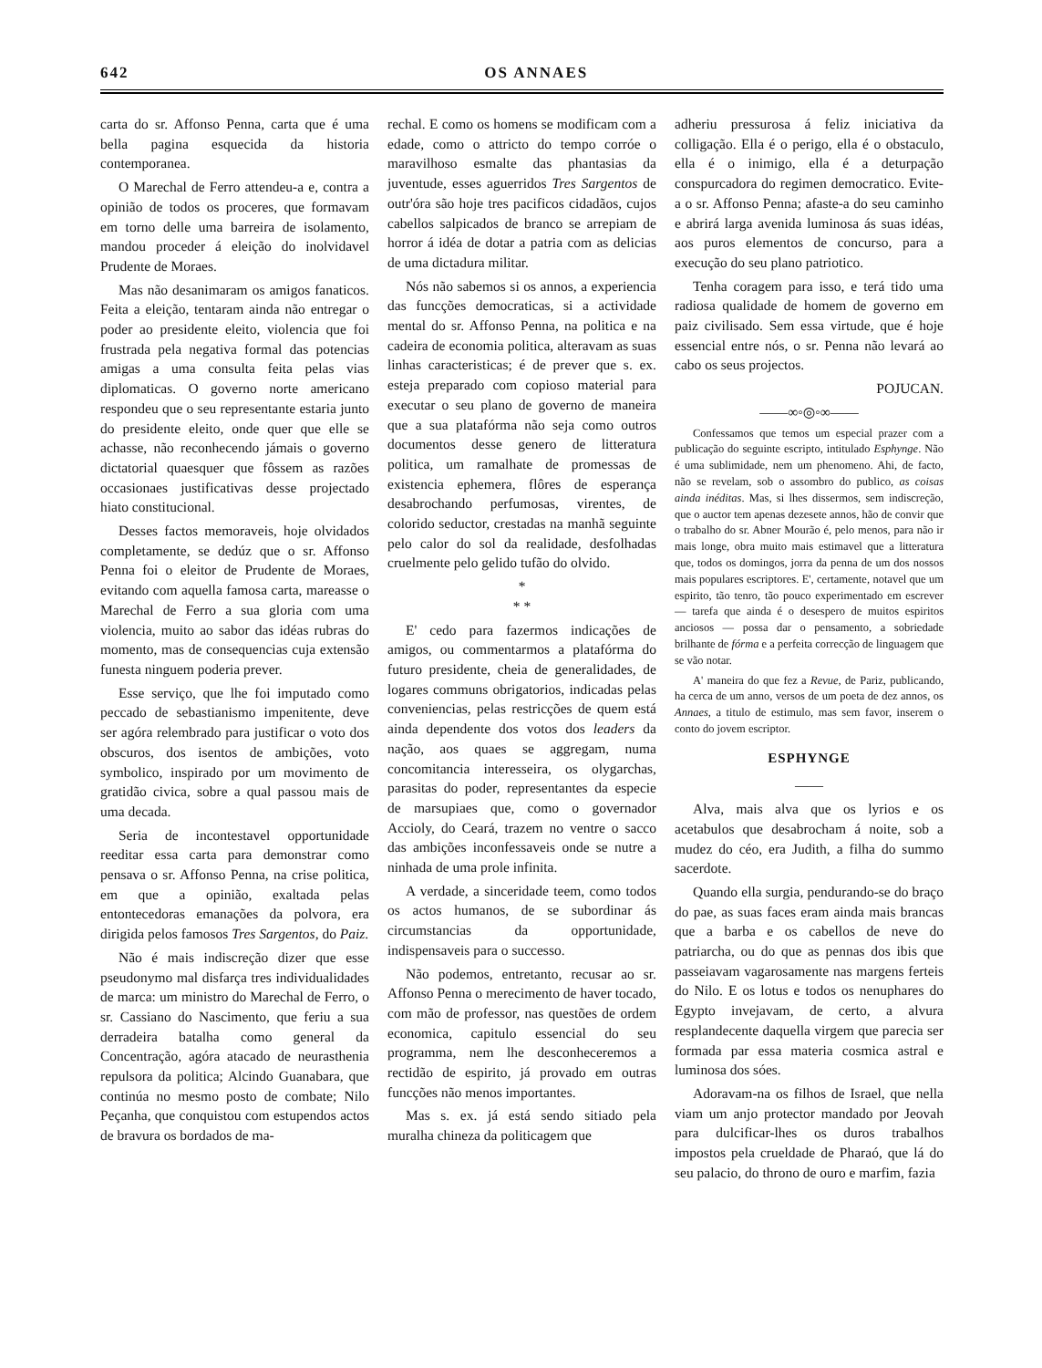642 OS ANNAES
carta do sr. Affonso Penna, carta que é uma bella pagina esquecida da historia contemporanea.
O Marechal de Ferro attendeu-a e, contra a opinião de todos os proceres, que formavam em torno delle uma barreira de isolamento, mandou proceder á eleição do inolvidavel Prudente de Moraes.
Mas não desanimaram os amigos fanaticos. Feita a eleição, tentaram ainda não entregar o poder ao presidente eleito, violencia que foi frustrada pela negativa formal das potencias amigas a uma consulta feita pelas vias diplomaticas. O governo norte americano respondeu que o seu representante estaria junto do presidente eleito, onde quer que elle se achasse, não reconhecendo jámais o governo dictatorial quaesquer que fôssem as razões occasionaes justificativas desse projectado hiato constitucional.
Desses factos memoraveis, hoje olvidados completamente, se dedúz que o sr. Affonso Penna foi o eleitor de Prudente de Moraes, evitando com aquella famosa carta, mareasse o Marechal de Ferro a sua gloria com uma violencia, muito ao sabor das idéas rubras do momento, mas de consequencias cuja extensão funesta ninguem poderia prever.
Esse serviço, que lhe foi imputado como peccado de sebastianismo impenitente, deve ser agóra relembrado para justificar o voto dos obscuros, dos isentos de ambições, voto symbolico, inspirado por um movimento de gratidão civica, sobre a qual passou mais de uma decada.
Seria de incontestavel opportunidade reeditar essa carta para demonstrar como pensava o sr. Affonso Penna, na crise politica, em que a opinião, exaltada pelas entontecedoras emanações da polvora, era dirigida pelos famosos Tres Sargentos, do Paiz.
Não é mais indiscreção dizer que esse pseudonymo mal disfarça tres individualidades de marca: um ministro do Marechal de Ferro, o sr. Cassiano do Nascimento, que feriu a sua derradeira batalha como general da Concentração, agóra atacado de neurasthenia repulsora da politica; Alcindo Guanabara, que continúa no mesmo posto de combate; Nilo Peçanha, que conquistou com estupendos actos de bravura os bordados de ma-
rechal. E como os homens se modificam com a edade, como o attricto do tempo corróe o maravilhoso esmalte das phantasias da juventude, esses aguerridos Tres Sargentos de outr'óra são hoje tres pacificos cidadãos, cujos cabellos salpicados de branco se arrepiam de horror á idéa de dotar a patria com as delicias de uma dictadura militar.
Nós não sabemos si os annos, a experiencia das funcções democraticas, si a actividade mental do sr. Affonso Penna, na politica e na cadeira de economia politica, alteravam as suas linhas caracteristicas; é de prever que s. ex. esteja preparado com copioso material para executar o seu plano de governo de maneira que a sua platafórma não seja como outros documentos desse genero de litteratura politica, um ramalhate de promessas de existencia ephemera, flôres de esperança desabrochando perfumosas, virentes, de colorido seductor, crestadas na manhã seguinte pelo calor do sol da realidade, desfolhadas cruelmente pelo gelido tufão do olvido.
*
* *
E' cedo para fazermos indicações de amigos, ou commentarmos a platafórma do futuro presidente, cheia de generalidades, de logares communs obrigatorios, indicadas pelas conveniencias, pelas restricções de quem está ainda dependente dos votos dos leaders da nação, aos quaes se aggregam, numa concomitancia interesseira, os olygarchas, parasitas do poder, representantes da especie de marsupiaes que, como o governador Accioly, do Ceará, trazem no ventre o sacco das ambições inconfessaveis onde se nutre a ninhada de uma prole infinita.
A verdade, a sinceridade teem, como todos os actos humanos, de se subordinar ás circumstancias da opportunidade, indispensaveis para o successo.
Não podemos, entretanto, recusar ao sr. Affonso Penna o merecimento de haver tocado, com mão de professor, nas questões de ordem economica, capitulo essencial do seu programma, nem lhe desconheceremos a rectidão de espirito, já provado em outras funcções não menos importantes.
Mas s. ex. já está sendo sitiado pela muralha chineza da politicagem que
adheriu pressurosa á feliz iniciativa da colligação. Ella é o perigo, ella é o obstaculo, ella é o inimigo, ella é a deturpação conspurcadora do regimen democratico. Evite-a o sr. Affonso Penna; afaste-a do seu caminho e abrirá larga avenida luminosa ás suas idéas, aos puros elementos de concurso, para a execução do seu plano patriotico.
Tenha coragem para isso, e terá tido uma radiosa qualidade de homem de governo em paiz civilisado. Sem essa virtude, que é hoje essencial entre nós, o sr. Penna não levará ao cabo os seus projectos.
POJUCAN.
——∞◦◎◦∞——
Confessamos que temos um especial prazer com a publicação do seguinte escripto, intitulado Esphynge. Não é uma sublimidade, nem um phenomeno. Ahi, de facto, não se revelam, sob o assombro do publico, as coisas ainda inéditas. Mas, si lhes dissermos, sem indiscreção, que o auctor tem apenas dezesete annos, hão de convir que o trabalho do sr. Abner Mourão é, pelo menos, para não ir mais longe, obra muito mais estimavel que a litteratura que, todos os domingos, jorra da penna de um dos nossos mais populares escriptores. E', certamente, notavel que um espirito, tão tenro, tão pouco experimentado em escrever — tarefa que ainda é o desespero de muitos espiritos anciosos — possa dar o pensamento, a sobriedade brilhante de fórma e a perfeita correcção de linguagem que se vão notar.
A' maneira do que fez a Revue, de Pariz, publicando, ha cerca de um anno, versos de um poeta de dez annos, os Annaes, a titulo de estimulo, mas sem favor, inserem o conto do jovem escriptor.
ESPHYNGE
——
Alva, mais alva que os lyrios e os acetabulos que desabrocham á noite, sob a mudez do céo, era Judith, a filha do summo sacerdote.
Quando ella surgia, pendurando-se do braço do pae, as suas faces eram ainda mais brancas que a barba e os cabellos de neve do patriarcha, ou do que as pennas dos ibis que passeiavam vagarosamente nas margens ferteis do Nilo. E os lotus e todos os nenuphares do Egypto invejavam, de certo, a alvura resplandecente daquella virgem que parecia ser formada par essa materia cosmica astral e luminosa dos sóes.
Adoravam-na os filhos de Israel, que nella viam um anjo protector mandado por Jeovah para dulcificar-lhes os duros trabalhos impostos pela crueldade de Pharaó, que lá do seu palacio, do throno de ouro e marfim, fazia